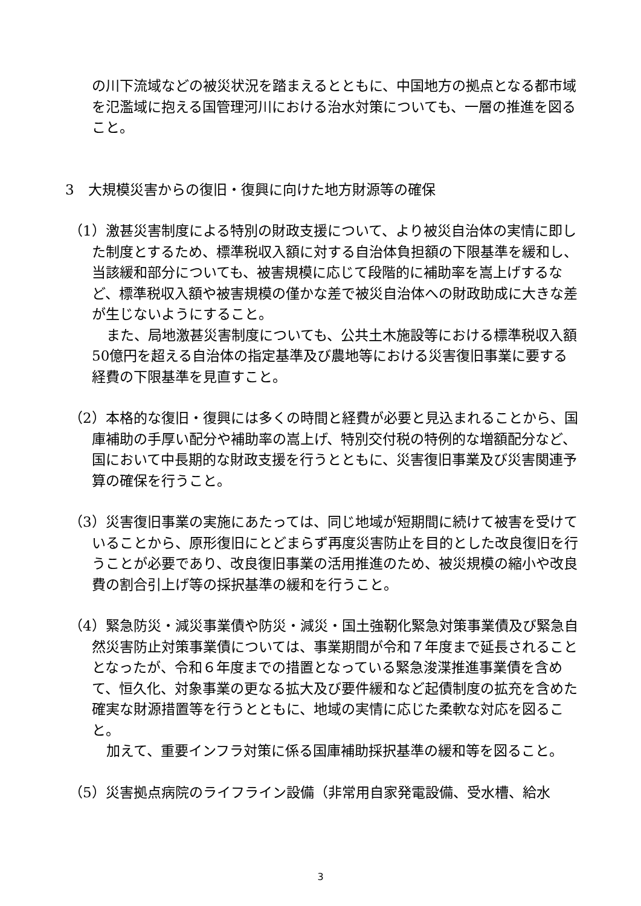の川下流域などの被災状況を踏まえるとともに、中国地方の拠点となる都市域を氾濫域に抱える国管理河川における治水対策についても、一層の推進を図ること。
3　大規模災害からの復旧・復興に向けた地方財源等の確保
（1）激甚災害制度による特別の財政支援について、より被災自治体の実情に即した制度とするため、標準税収入額に対する自治体負担額の下限基準を緩和し、当該緩和部分についても、被害規模に応じて段階的に補助率を嵩上げするなど、標準税収入額や被害規模の僅かな差で被災自治体への財政助成に大きな差が生じないようにすること。
また、局地激甚災害制度についても、公共土木施設等における標準税収入額50億円を超える自治体の指定基準及び農地等における災害復旧事業に要する経費の下限基準を見直すこと。
（2）本格的な復旧・復興には多くの時間と経費が必要と見込まれることから、国庫補助の手厚い配分や補助率の嵩上げ、特別交付税の特例的な増額配分など、国において中長期的な財政支援を行うとともに、災害復旧事業及び災害関連予算の確保を行うこと。
（3）災害復旧事業の実施にあたっては、同じ地域が短期間に続けて被害を受けていることから、原形復旧にとどまらず再度災害防止を目的とした改良復旧を行うことが必要であり、改良復旧事業の活用推進のため、被災規模の縮小や改良費の割合引上げ等の採択基準の緩和を行うこと。
（4）緊急防災・減災事業債や防災・減災・国土強靭化緊急対策事業債及び緊急自然災害防止対策事業債については、事業期間が令和７年度まで延長されることとなったが、令和６年度までの措置となっている緊急浚渫推進事業債を含めて、恒久化、対象事業の更なる拡大及び要件緩和など起債制度の拡充を含めた確実な財源措置等を行うとともに、地域の実情に応じた柔軟な対応を図ること。
加えて、重要インフラ対策に係る国庫補助採択基準の緩和等を図ること。
（5）災害拠点病院のライフライン設備（非常用自家発電設備、受水槽、給水
3